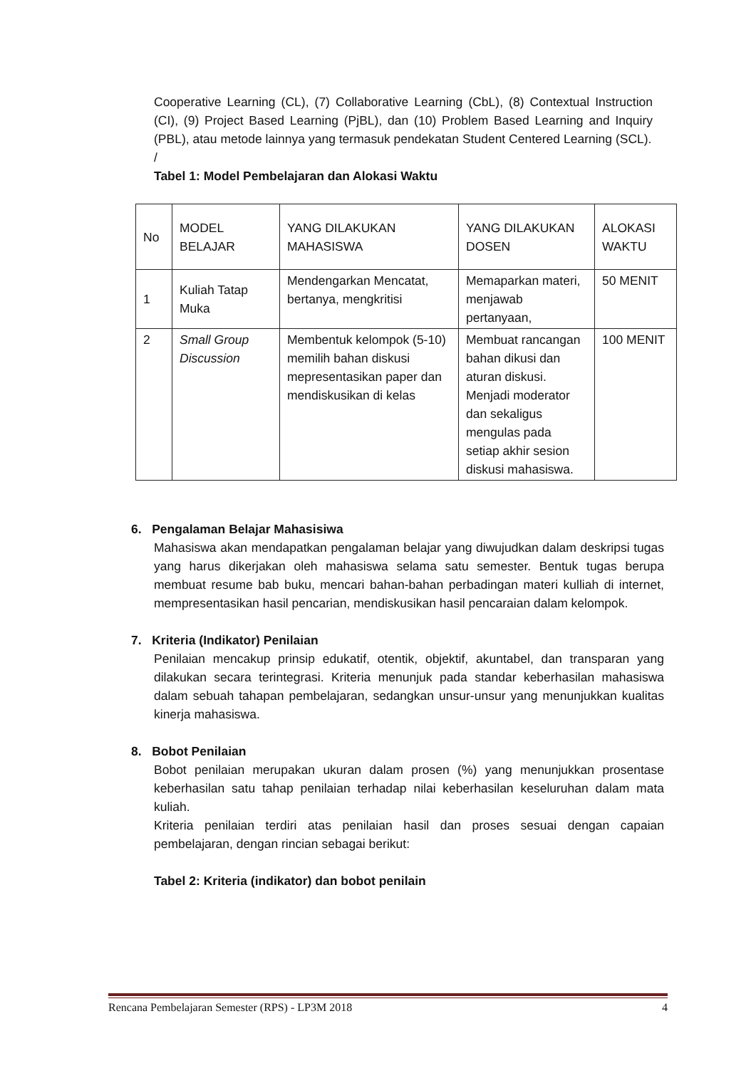Cooperative Learning (CL), (7) Collaborative Learning (CbL), (8) Contextual Instruction (CI), (9) Project Based Learning (PjBL), dan (10) Problem Based Learning and Inquiry (PBL), atau metode lainnya yang termasuk pendekatan Student Centered Learning (SCL).
/
Tabel 1: Model Pembelajaran dan Alokasi Waktu
| No | MODEL BELAJAR | YANG DILAKUKAN MAHASISWA | YANG DILAKUKAN DOSEN | ALOKASI WAKTU |
| 1 | Kuliah Tatap Muka | Mendengarkan Mencatat, bertanya, mengkritisi | Memaparkan materi, menjawab pertanyaan, | 50 MENIT |
| 2 | Small Group Discussion | Membentuk kelompok (5-10) memilih bahan diskusi mepresentasikan paper dan mendiskusikan di kelas | Membuat rancangan bahan dikusi dan aturan diskusi. Menjadi moderator dan sekaligus mengulas pada setiap akhir sesion diskusi mahasiswa. | 100 MENIT |
6. Pengalaman Belajar Mahasisiwa
Mahasiswa akan mendapatkan pengalaman belajar yang diwujudkan dalam deskripsi tugas yang harus dikerjakan oleh mahasiswa selama satu semester. Bentuk tugas berupa membuat resume bab buku, mencari bahan-bahan perbadingan materi kulliah di internet, mempresentasikan hasil pencarian, mendiskusikan hasil pencaraian dalam kelompok.
7. Kriteria (Indikator) Penilaian
Penilaian mencakup prinsip edukatif, otentik, objektif, akuntabel, dan transparan yang dilakukan secara terintegrasi. Kriteria menunjuk pada standar keberhasilan mahasiswa dalam sebuah tahapan pembelajaran, sedangkan unsur-unsur yang menunjukkan kualitas kinerja mahasiswa.
8. Bobot Penilaian
Bobot penilaian merupakan ukuran dalam prosen (%) yang menunjukkan prosentase keberhasilan satu tahap penilaian terhadap nilai keberhasilan keseluruhan dalam mata kuliah.
Kriteria penilaian terdiri atas penilaian hasil dan proses sesuai dengan capaian pembelajaran, dengan rincian sebagai berikut:
Tabel 2: Kriteria (indikator) dan bobot penilain
Rencana Pembelajaran Semester (RPS) - LP3M 2018 4